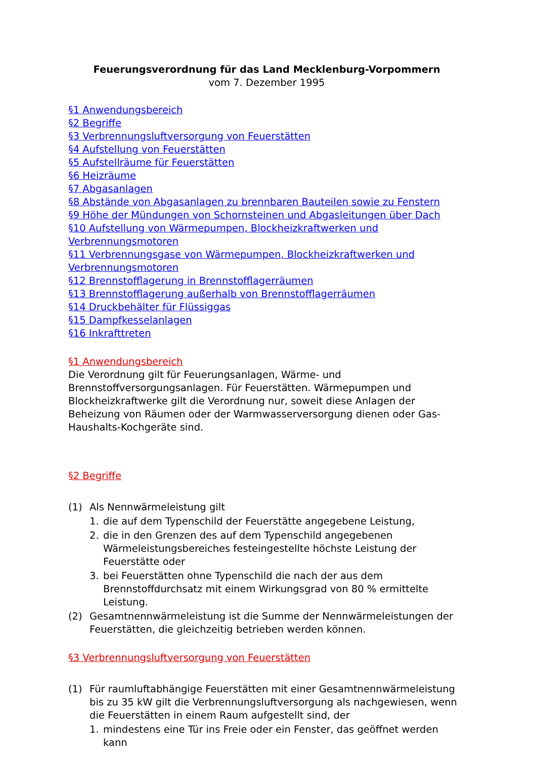Feuerungsverordnung für das Land Mecklenburg-Vorpommern
vom 7. Dezember 1995
§1 Anwendungsbereich
§2 Begriffe
§3 Verbrennungsluftversorgung von Feuerstätten
§4 Aufstellung von Feuerstätten
§5 Aufstellräume für Feuerstätten
§6 Heizräume
§7 Abgasanlagen
§8 Abstände von Abgasanlagen zu brennbaren Bauteilen sowie zu Fenstern
§9 Höhe der Mündungen von Schornsteinen und Abgasleitungen über Dach
§10 Aufstellung von Wärmepumpen, Blockheizkraftwerken und Verbrennungsmotoren
§11 Verbrennungsgase von Wärmepumpen, Blockheizkraftwerken und Verbrennungsmotoren
§12 Brennstofflagerung in Brennstofflagerräumen
§13 Brennstofflagerung außerhalb von Brennstofflagerräumen
§14 Druckbehälter für Flüssiggas
§15 Dampfkesselanlagen
§16 Inkrafttreten
§1 Anwendungsbereich
Die Verordnung gilt für Feuerungsanlagen, Wärme- und Brennstoffversorgungsanlagen. Für Feuerstätten. Wärmepumpen und Blockheizkraftwerke gilt die Verordnung nur, soweit diese Anlagen der Beheizung von Räumen oder der Warmwasserversorgung dienen oder Gas-Haushalts-Kochgeräte sind.
§2 Begriffe
(1) Als Nennwärmeleistung gilt
1. die auf dem Typenschild der Feuerstätte angegebene Leistung,
2. die in den Grenzen des auf dem Typenschild angegebenen Wärmeleistungsbereiches festeingestellte höchste Leistung der Feuerstätte oder
3. bei Feuerstätten ohne Typenschild die nach der aus dem Brennstoffdurchsatz mit einem Wirkungsgrad von 80 % ermittelte Leistung.
(2) Gesamtnennwärmeleistung ist die Summe der Nennwärmeleistungen der Feuerstätten, die gleichzeitig betrieben werden können.
§3 Verbrennungsluftversorgung von Feuerstätten
(1) Für raumluftabhängige Feuerstätten mit einer Gesamtnennwärmeleistung bis zu 35 kW gilt die Verbrennungsluftversorgung als nachgewiesen, wenn die Feuerstätten in einem Raum aufgestellt sind, der
1. mindestens eine Tür ins Freie oder ein Fenster, das geöffnet werden kann